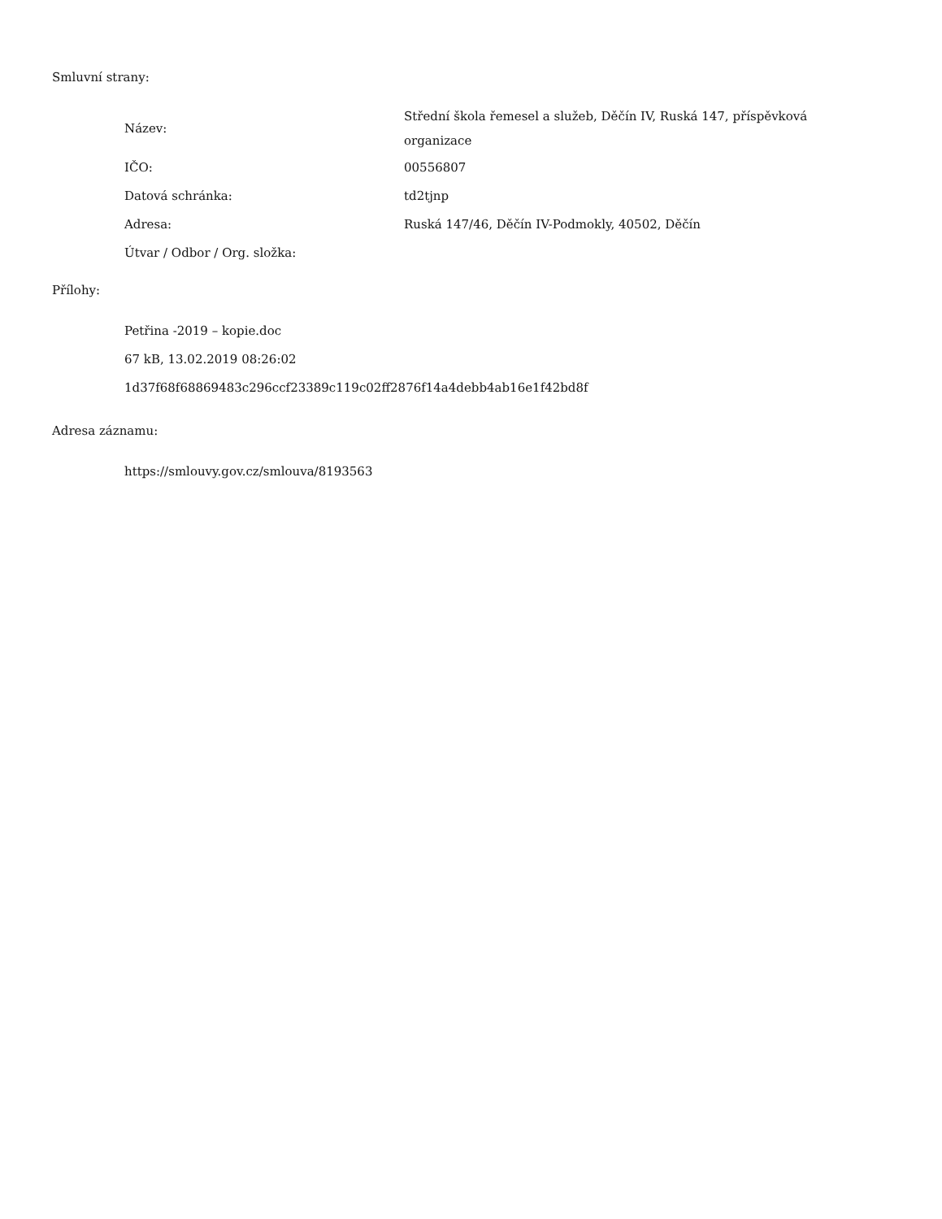Smluvní strany:
| Název: | Střední škola řemesel a služeb, Děčín IV, Ruská 147, příspěvková organizace |
| IČO: | 00556807 |
| Datová schránka: | td2tjnp |
| Adresa: | Ruská 147/46, Děčín IV-Podmokly, 40502, Děčín |
| Útvar / Odbor / Org. složka: | |
Přílohy:
Petřina -2019 – kopie.doc
67 kB, 13.02.2019 08:26:02
1d37f68f68869483c296ccf23389c119c02ff2876f14a4debb4ab16e1f42bd8f
Adresa záznamu:
https://smlouvy.gov.cz/smlouva/8193563